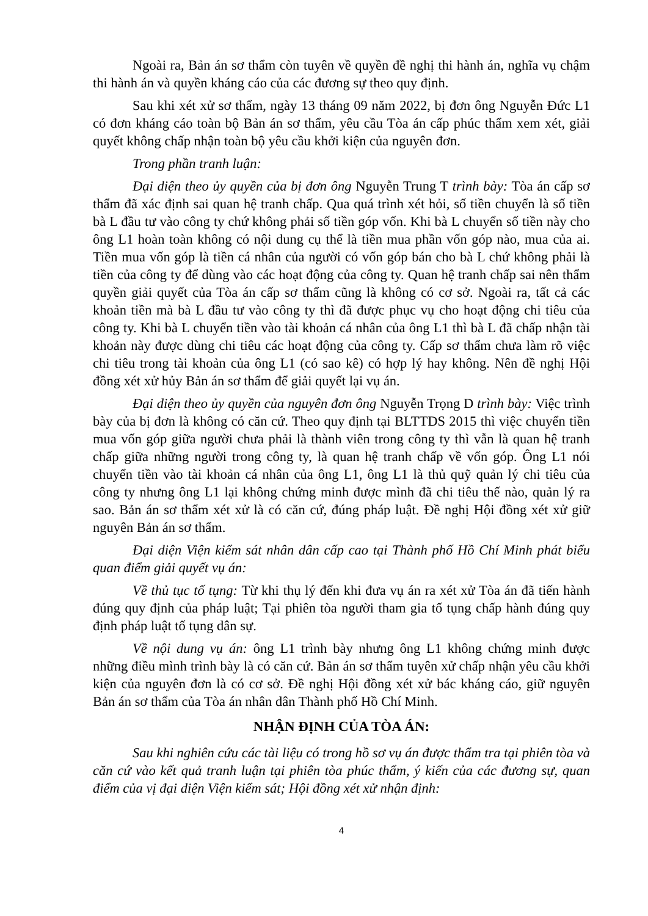Ngoài ra, Bản án sơ thẩm còn tuyên về quyền đề nghị thi hành án, nghĩa vụ chậm thi hành án và quyền kháng cáo của các đương sự theo quy định.
Sau khi xét xử sơ thẩm, ngày 13 tháng 09 năm 2022, bị đơn ông Nguyễn Đức L1 có đơn kháng cáo toàn bộ Bản án sơ thẩm, yêu cầu Tòa án cấp phúc thẩm xem xét, giải quyết không chấp nhận toàn bộ yêu cầu khởi kiện của nguyên đơn.
Trong phần tranh luận:
Đại diện theo ủy quyền của bị đơn ông Nguyễn Trung T trình bày: Tòa án cấp sơ thẩm đã xác định sai quan hệ tranh chấp. Qua quá trình xét hỏi, số tiền chuyển là số tiền bà L đầu tư vào công ty chứ không phải số tiền góp vốn. Khi bà L chuyển số tiền này cho ông L1 hoàn toàn không có nội dung cụ thể là tiền mua phần vốn góp nào, mua của ai. Tiền mua vốn góp là tiền cá nhân của người có vốn góp bán cho bà L chứ không phải là tiền của công ty để dùng vào các hoạt động của công ty. Quan hệ tranh chấp sai nên thẩm quyền giải quyết của Tòa án cấp sơ thẩm cũng là không có cơ sở. Ngoài ra, tất cả các khoản tiền mà bà L đầu tư vào công ty thì đã được phục vụ cho hoạt động chi tiêu của công ty. Khi bà L chuyển tiền vào tài khoản cá nhân của ông L1 thì bà L đã chấp nhận tài khoản này được dùng chi tiêu các hoạt động của công ty. Cấp sơ thẩm chưa làm rõ việc chi tiêu trong tài khoản của ông L1 (có sao kê) có hợp lý hay không. Nên đề nghị Hội đồng xét xử hủy Bản án sơ thẩm để giải quyết lại vụ án.
Đại diện theo ủy quyền của nguyên đơn ông Nguyễn Trọng D trình bày: Việc trình bày của bị đơn là không có căn cứ. Theo quy định tại BLTTDS 2015 thì việc chuyển tiền mua vốn góp giữa người chưa phải là thành viên trong công ty thì vẫn là quan hệ tranh chấp giữa những người trong công ty, là quan hệ tranh chấp về vốn góp. Ông L1 nói chuyển tiền vào tài khoản cá nhân của ông L1, ông L1 là thủ quỹ quản lý chi tiêu của công ty nhưng ông L1 lại không chứng minh được mình đã chi tiêu thế nào, quản lý ra sao. Bản án sơ thẩm xét xử là có căn cứ, đúng pháp luật. Đề nghị Hội đồng xét xử giữ nguyên Bản án sơ thẩm.
Đại diện Viện kiểm sát nhân dân cấp cao tại Thành phố Hồ Chí Minh phát biểu quan điểm giải quyết vụ án:
Về thủ tục tố tụng: Từ khi thụ lý đến khi đưa vụ án ra xét xử Tòa án đã tiến hành đúng quy định của pháp luật; Tại phiên tòa người tham gia tố tụng chấp hành đúng quy định pháp luật tố tụng dân sự.
Về nội dung vụ án: ông L1 trình bày nhưng ông L1 không chứng minh được những điều mình trình bày là có căn cứ. Bản án sơ thẩm tuyên xử chấp nhận yêu cầu khởi kiện của nguyên đơn là có cơ sở. Đề nghị Hội đồng xét xử bác kháng cáo, giữ nguyên Bản án sơ thẩm của Tòa án nhân dân Thành phố Hồ Chí Minh.
NHẬN ĐỊNH CỦA TÒA ÁN:
Sau khi nghiên cứu các tài liệu có trong hồ sơ vụ án được thẩm tra tại phiên tòa và căn cứ vào kết quả tranh luận tại phiên tòa phúc thẩm, ý kiến của các đương sự, quan điểm của vị đại diện Viện kiểm sát; Hội đồng xét xử nhận định:
4